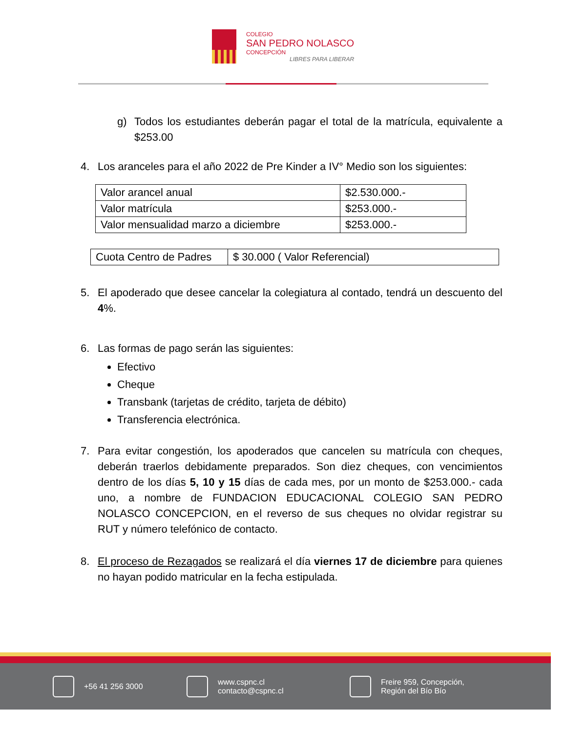COLEGIO
SAN PEDRO NOLASCO
CONCEPCIÓN
LIBRES PARA LIBERAR
g) Todos los estudiantes deberán pagar el total de la matrícula, equivalente a $253.00
4. Los aranceles para el año 2022 de Pre Kinder a IV° Medio son los siguientes:
| Valor arancel anual | $2.530.000.- |
| Valor matrícula | $253.000.- |
| Valor mensualidad marzo a diciembre | $253.000.- |
| Cuota Centro de Padres | $ 30.000 ( Valor Referencial) |
5. El apoderado que desee cancelar la colegiatura al contado, tendrá un descuento del 4%.
6. Las formas de pago serán las siguientes:
Efectivo
Cheque
Transbank (tarjetas de crédito, tarjeta de débito)
Transferencia electrónica.
7. Para evitar congestión, los apoderados que cancelen su matrícula con cheques, deberán traerlos debidamente preparados. Son diez cheques, con vencimientos dentro de los días 5, 10 y 15 días de cada mes, por un monto de $253.000.- cada uno, a nombre de FUNDACION EDUCACIONAL COLEGIO SAN PEDRO NOLASCO CONCEPCION, en el reverso de sus cheques no olvidar registrar su RUT y número telefónico de contacto.
8. El proceso de Rezagados se realizará el día viernes 17 de diciembre para quienes no hayan podido matricular en la fecha estipulada.
+56 41 256 3000
www.cspnc.cl
contacto@cspnc.cl
Freire 959, Concepción,
Región del Bío Bío